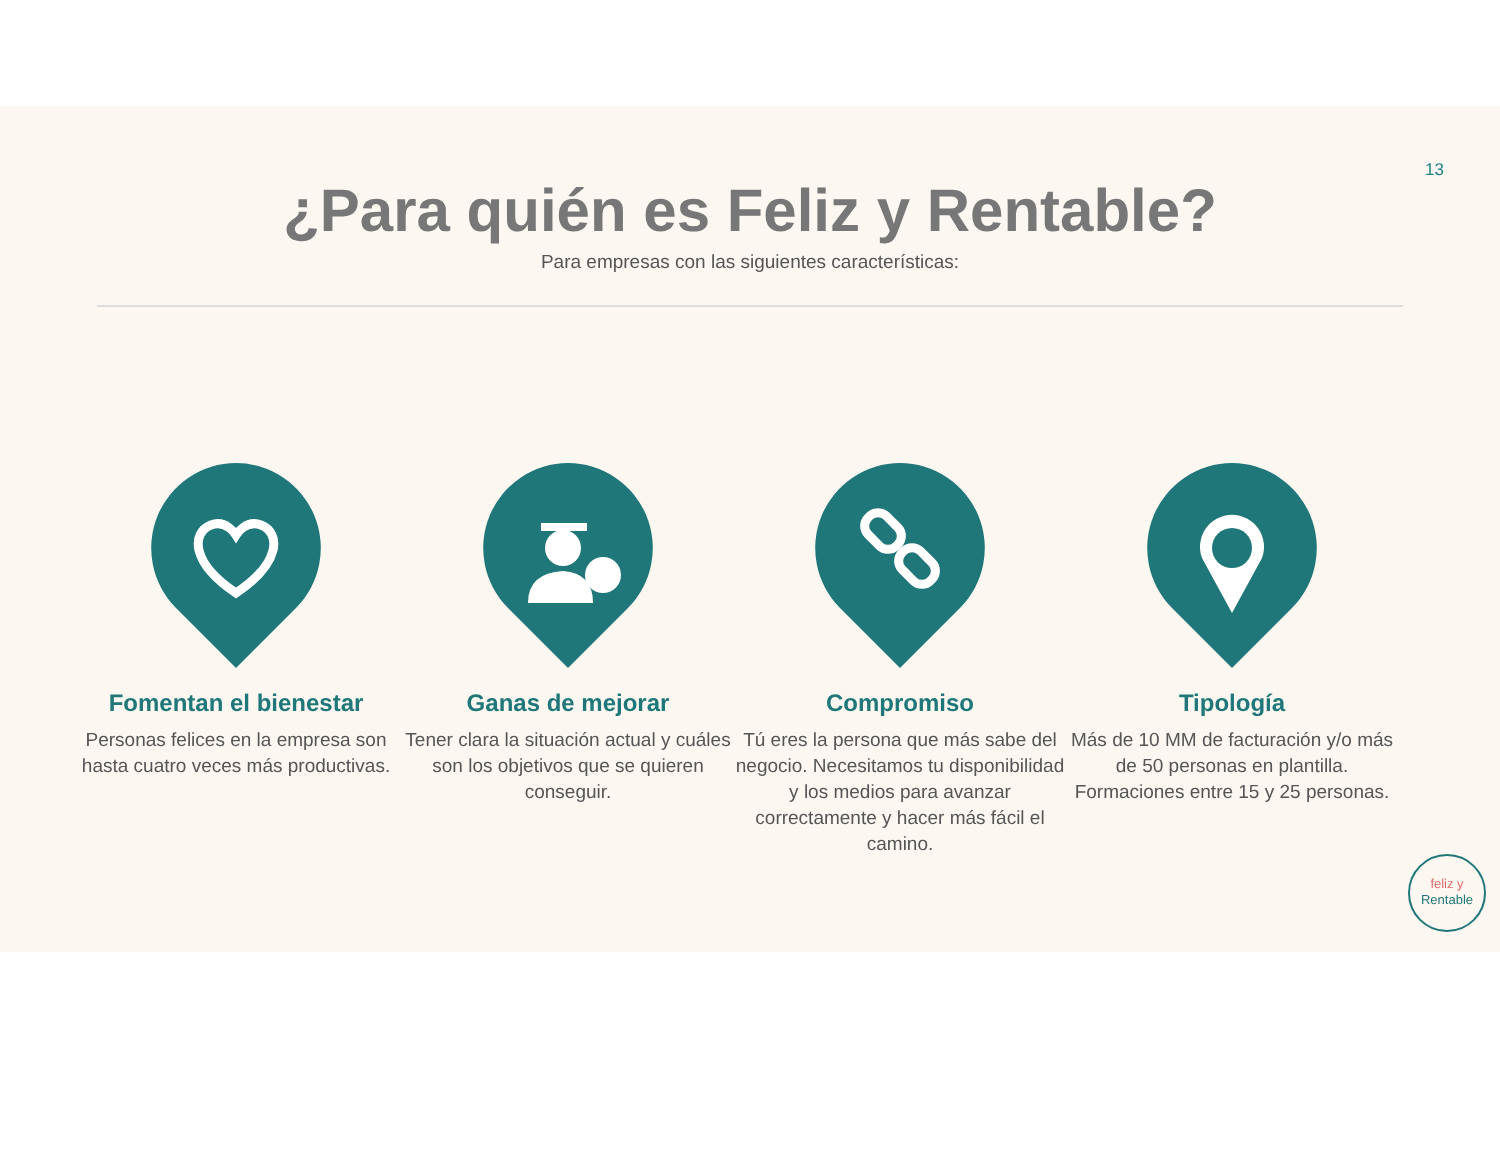13
¿Para quién es Feliz y Rentable?
Para empresas con las siguientes características:
Fomentan el bienestar
Personas felices en la empresa son hasta cuatro veces más productivas.
Ganas de mejorar
Tener clara la situación actual y cuáles son los objetivos que se quieren conseguir.
Compromiso
Tú eres la persona que más sabe del negocio. Necesitamos tu disponibilidad y los medios para avanzar correctamente y hacer más fácil el camino.
Tipología
Más de 10 MM de facturación y/o más de 50 personas en plantilla.
Formaciones entre 15 y 25 personas.
feliz y
Rentable